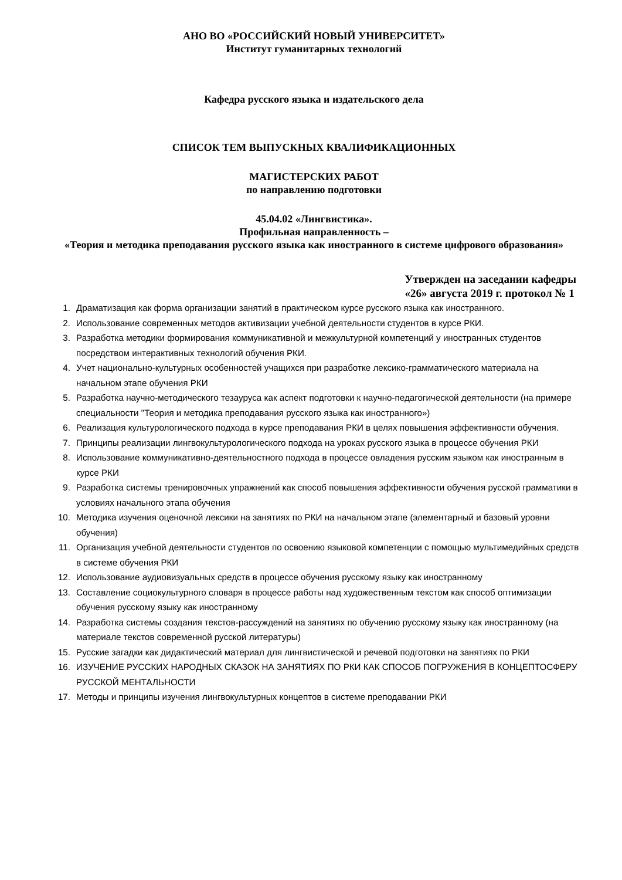АНО ВО «РОССИЙСКИЙ НОВЫЙ УНИВЕРСИТЕТ»
Институт гуманитарных технологий
Кафедра русского языка и издательского дела
СПИСОК ТЕМ ВЫПУСКНЫХ КВАЛИФИКАЦИОННЫХ
МАГИСТЕРСКИХ РАБОТ
по направлению подготовки
45.04.02 «Лингвистика».
Профильная направленность –
«Теория и методика преподавания русского языка как иностранного в системе цифрового образования»
Утвержден на заседании кафедры
«26» августа 2019 г. протокол № 1
1. Драматизация как форма организации занятий в практическом курсе русского языка как иностранного.
2. Использование современных методов активизации учебной деятельности студентов в курсе РКИ.
3. Разработка методики формирования коммуникативной и межкультурной компетенций у иностранных студентов посредством интерактивных технологий обучения РКИ.
4. Учет национально-культурных особенностей учащихся при разработке лексико-грамматического материала на начальном этапе обучения РКИ
5. Разработка научно-методического тезауруса как аспект подготовки к научно-педагогической деятельности (на примере специальности "Теория и методика преподавания русского языка как иностранного»)
6. Реализация культурологического подхода в курсе преподавания РКИ в целях повышения эффективности обучения.
7. Принципы реализации лингвокультурологического подхода на уроках русского языка в процессе обучения РКИ
8. Использование коммуникативно-деятельностного подхода в процессе овладения русским языком как иностранным в курсе РКИ
9. Разработка системы тренировочных упражнений как способ повышения эффективности обучения русской грамматики в условиях начального этапа обучения
10. Методика изучения оценочной лексики на занятиях по РКИ на начальном этапе (элементарный и базовый уровни обучения)
11. Организация учебной деятельности студентов по освоению языковой компетенции с помощью мультимедийных средств в системе обучения РКИ
12. Использование аудиовизуальных средств в процессе обучения русскому языку как иностранному
13. Составление социокультурного словаря в процессе работы над художественным текстом как способ оптимизации обучения русскому языку как иностранному
14. Разработка системы создания текстов-рассуждений на занятиях по обучению русскому языку как иностранному (на материале текстов современной русской литературы)
15. Русские загадки как дидактический материал для лингвистической и речевой подготовки на занятиях по РКИ
16. ИЗУЧЕНИЕ РУССКИХ НАРОДНЫХ СКАЗОК НА ЗАНЯТИЯХ ПО РКИ КАК СПОСОБ ПОГРУЖЕНИЯ В КОНЦЕПТОСФЕРУ РУССКОЙ МЕНТАЛЬНОСТИ
17. Методы и принципы изучения лингвокультурных концептов в системе преподавании РКИ